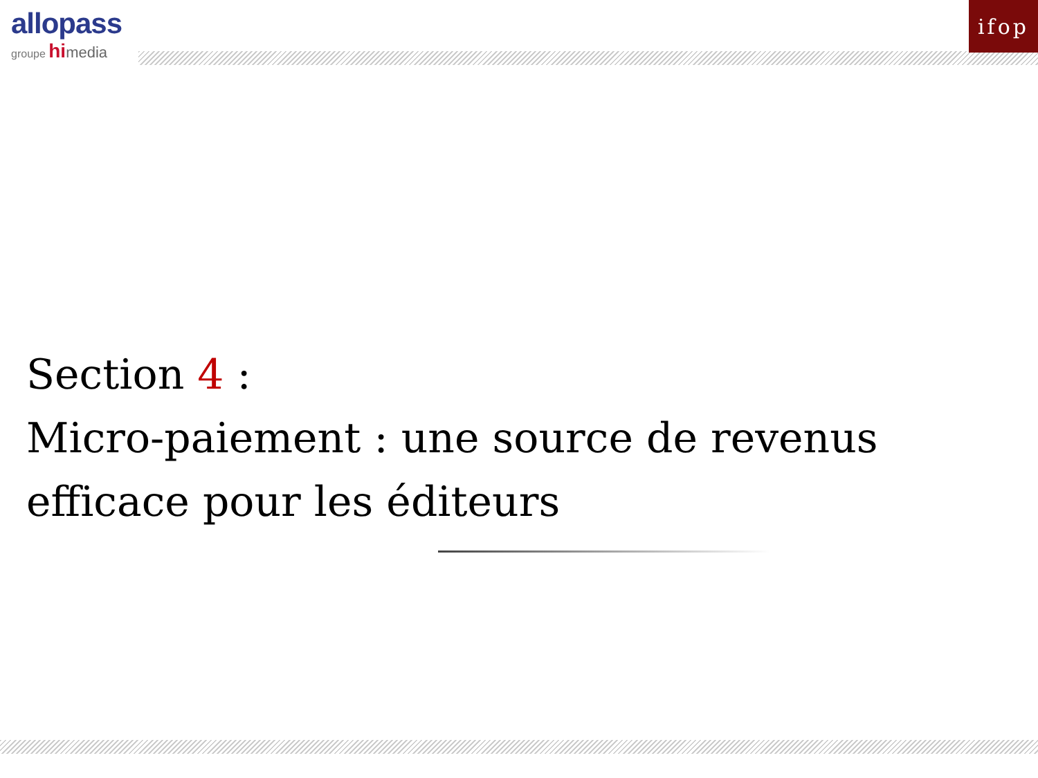allopass
groupe hi media
ifop
Section 4 :
Micro-paiement : une source de revenus
efficace pour les éditeurs